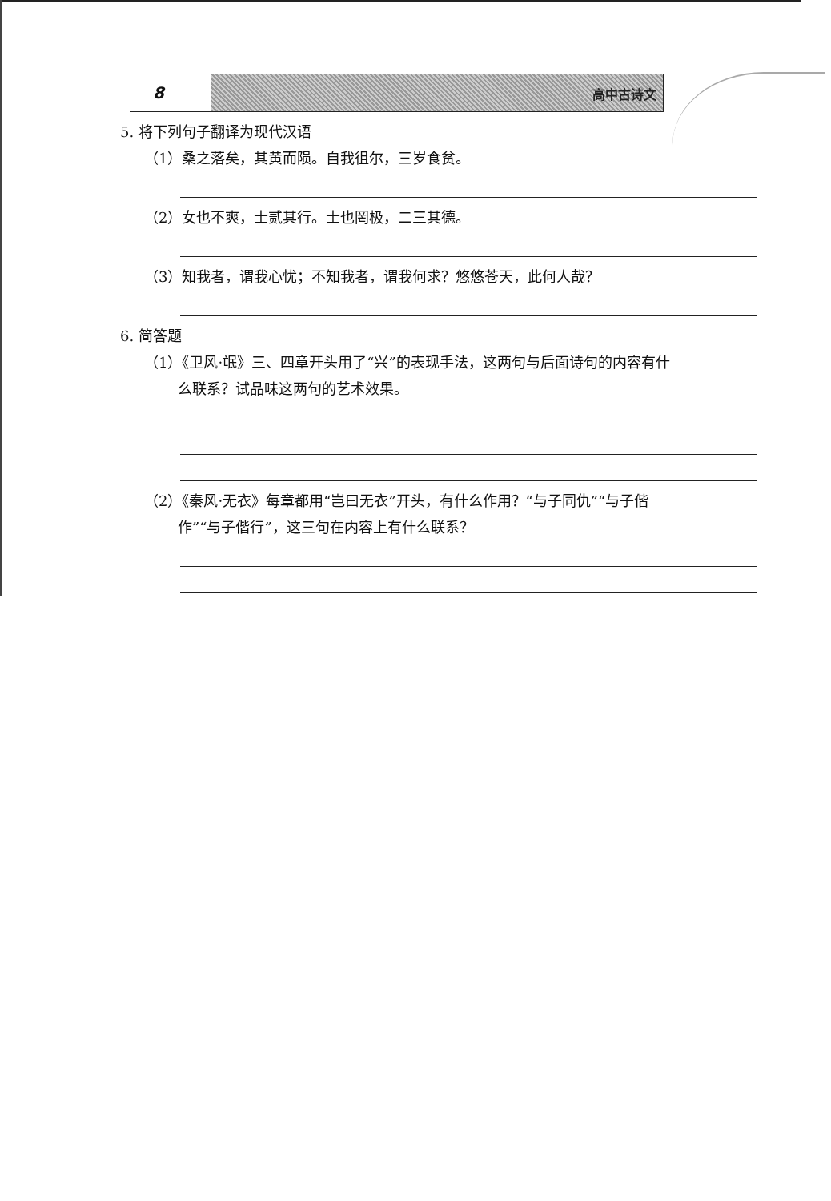8
高中古诗文
5. 将下列句子翻译为现代汉语
（1）桑之落矣，其黄而陨。自我徂尔，三岁食贫。
（2）女也不爽，士贰其行。士也罔极，二三其德。
（3）知我者，谓我心忧；不知我者，谓我何求？悠悠苍天，此何人哉？
6. 简答题
（1）《卫风·氓》三、四章开头用了“兴”的表现手法，这两句与后面诗句的内容有什
么联系？试品味这两句的艺术效果。
（2）《秦风·无衣》每章都用“岂曰无衣”开头，有什么作用？“与子同仇”“与子偕
作”“与子偕行”，这三句在内容上有什么联系？